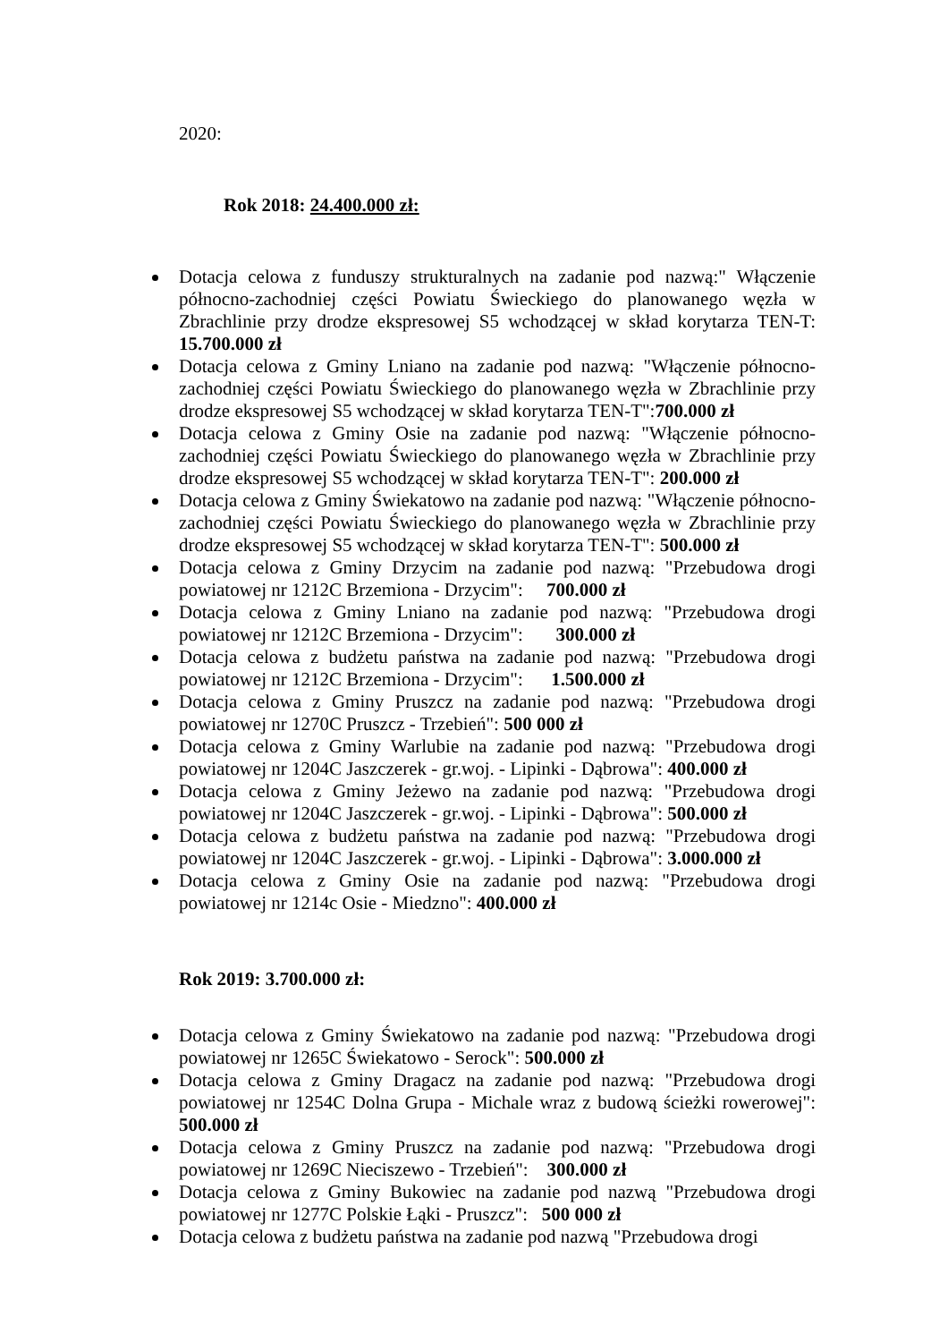2020:
Rok 2018: 24.400.000 zł:
Dotacja celowa z funduszy strukturalnych na zadanie pod nazwą:" Włączenie północno-zachodniej części Powiatu Świeckiego do planowanego węzła w Zbrachlinie przy drodze ekspresowej S5 wchodzącej w skład korytarza TEN-T: 15.700.000 zł
Dotacja celowa z Gminy Lniano na zadanie pod nazwą: "Włączenie północno-zachodniej części Powiatu Świeckiego do planowanego węzła w Zbrachlinie przy drodze ekspresowej S5 wchodzącej w skład korytarza TEN-T":700.000 zł
Dotacja celowa z Gminy Osie na zadanie pod nazwą: "Włączenie północno-zachodniej części Powiatu Świeckiego do planowanego węzła w Zbrachlinie przy drodze ekspresowej S5 wchodzącej w skład korytarza TEN-T": 200.000 zł
Dotacja celowa z Gminy Świekatowo na zadanie pod nazwą: "Włączenie północno-zachodniej części Powiatu Świeckiego do planowanego węzła w Zbrachlinie przy drodze ekspresowej S5 wchodzącej w skład korytarza TEN-T": 500.000 zł
Dotacja celowa z Gminy Drzycim na zadanie pod nazwą: "Przebudowa drogi powiatowej nr 1212C Brzemiona - Drzycim": 700.000 zł
Dotacja celowa z Gminy Lniano na zadanie pod nazwą: "Przebudowa drogi powiatowej nr 1212C Brzemiona - Drzycim": 300.000 zł
Dotacja celowa z budżetu państwa na zadanie pod nazwą: "Przebudowa drogi powiatowej nr 1212C Brzemiona - Drzycim": 1.500.000 zł
Dotacja celowa z Gminy Pruszcz na zadanie pod nazwą: "Przebudowa drogi powiatowej nr 1270C Pruszcz - Trzebień": 500 000 zł
Dotacja celowa z Gminy Warlubie na zadanie pod nazwą: "Przebudowa drogi powiatowej nr 1204C Jaszczerek - gr.woj. - Lipinki - Dąbrowa": 400.000 zł
Dotacja celowa z Gminy Jeżewo na zadanie pod nazwą: "Przebudowa drogi powiatowej nr 1204C Jaszczerek - gr.woj. - Lipinki - Dąbrowa": 500.000 zł
Dotacja celowa z budżetu państwa na zadanie pod nazwą: "Przebudowa drogi powiatowej nr 1204C Jaszczerek - gr.woj. - Lipinki - Dąbrowa": 3.000.000 zł
Dotacja celowa z Gminy Osie na zadanie pod nazwą: "Przebudowa drogi powiatowej nr 1214c Osie - Miedzno": 400.000 zł
Rok 2019: 3.700.000 zł:
Dotacja celowa z Gminy Świekatowo na zadanie pod nazwą: "Przebudowa drogi powiatowej nr 1265C Świekatowo - Serock": 500.000 zł
Dotacja celowa z Gminy Dragacz na zadanie pod nazwą: "Przebudowa drogi powiatowej nr 1254C Dolna Grupa - Michale wraz z budową ścieżki rowerowej": 500.000 zł
Dotacja celowa z Gminy Pruszcz na zadanie pod nazwą: "Przebudowa drogi powiatowej nr 1269C Nieciszewo - Trzebień": 300.000 zł
Dotacja celowa z Gminy Bukowiec na zadanie pod nazwą "Przebudowa drogi powiatowej nr 1277C Polskie Łąki - Pruszcz": 500 000 zł
Dotacja celowa z budżetu państwa na zadanie pod nazwą "Przebudowa drogi